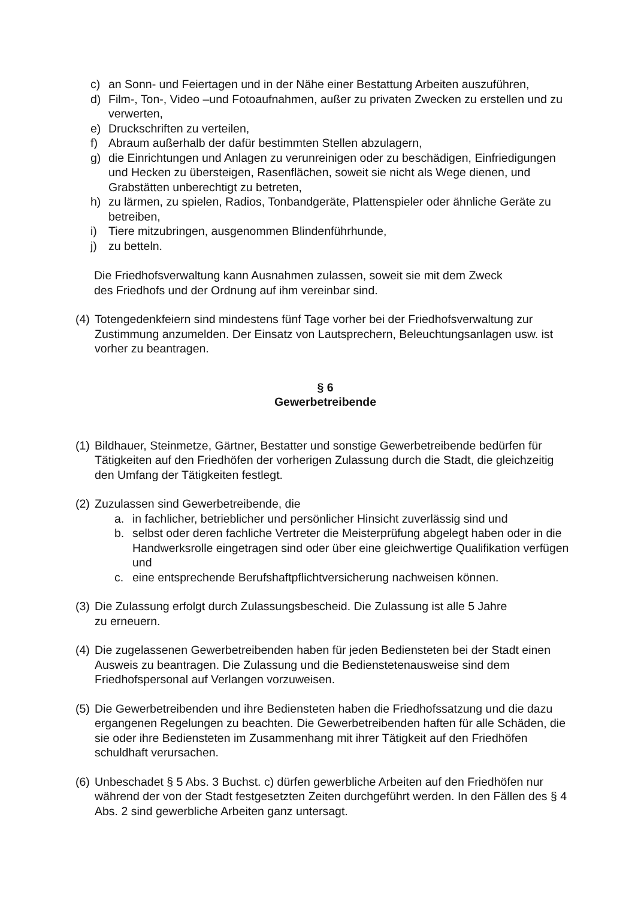c) an Sonn- und Feiertagen und in der Nähe einer Bestattung Arbeiten auszuführen,
d) Film-, Ton-, Video –und Fotoaufnahmen, außer zu privaten Zwecken zu erstellen und zu verwerten,
e) Druckschriften zu verteilen,
f) Abraum außerhalb der dafür bestimmten Stellen abzulagern,
g) die Einrichtungen und Anlagen zu verunreinigen oder zu beschädigen, Einfriedigungen und Hecken zu übersteigen, Rasenflächen, soweit sie nicht als Wege dienen, und Grabstätten unberechtigt zu betreten,
h) zu lärmen, zu spielen, Radios, Tonbandgeräte, Plattenspieler oder ähnliche Geräte zu betreiben,
i) Tiere mitzubringen, ausgenommen Blindenführhunde,
j) zu betteln.
Die Friedhofsverwaltung kann Ausnahmen zulassen, soweit sie mit dem Zweck
des Friedhofs und der Ordnung auf ihm vereinbar sind.
(4) Totengedenkfeiern sind mindestens fünf Tage vorher bei der Friedhofsverwaltung zur Zustimmung anzumelden. Der Einsatz von Lautsprechern, Beleuchtungsanlagen usw. ist vorher zu beantragen.
§ 6
Gewerbetreibende
(1) Bildhauer, Steinmetze, Gärtner, Bestatter und sonstige Gewerbetreibende bedürfen für Tätigkeiten auf den Friedhöfen der vorherigen Zulassung durch die Stadt, die gleichzeitig den Umfang der Tätigkeiten festlegt.
(2) Zuzulassen sind Gewerbetreibende, die
a. in fachlicher, betrieblicher und persönlicher Hinsicht zuverlässig sind und
b. selbst oder deren fachliche Vertreter die Meisterprüfung abgelegt haben oder in die Handwerksrolle eingetragen sind oder über eine gleichwertige Qualifikation verfügen und
c. eine entsprechende Berufshaftpflichtversicherung nachweisen können.
(3) Die Zulassung erfolgt durch Zulassungsbescheid. Die Zulassung ist alle 5 Jahre
zu erneuern.
(4) Die zugelassenen Gewerbetreibenden haben für jeden Bediensteten bei der Stadt einen Ausweis zu beantragen. Die Zulassung und die Bedienstetenausweise sind dem Friedhofspersonal auf Verlangen vorzuweisen.
(5) Die Gewerbetreibenden und ihre Bediensteten haben die Friedhofssatzung und die dazu ergangenen Regelungen zu beachten. Die Gewerbetreibenden haften für alle Schäden, die sie oder ihre Bediensteten im Zusammenhang mit ihrer Tätigkeit auf den Friedhöfen schuldhaft verursachen.
(6) Unbeschadet § 5 Abs. 3 Buchst. c) dürfen gewerbliche Arbeiten auf den Friedhöfen nur während der von der Stadt festgesetzten Zeiten durchgeführt werden. In den Fällen des § 4 Abs. 2 sind gewerbliche Arbeiten ganz untersagt.